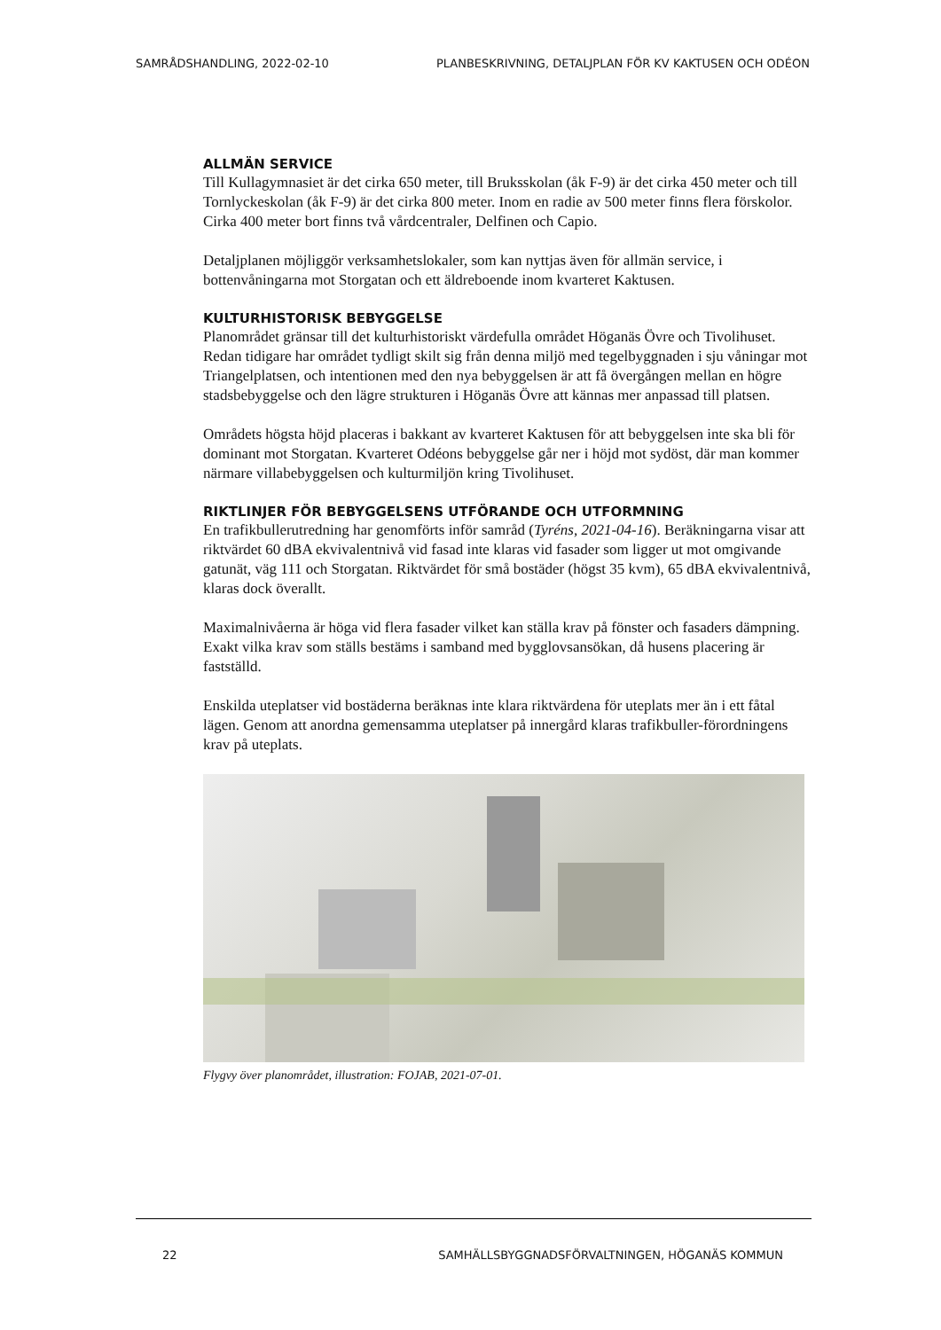SAMRÅDSHANDLING, 2022-02-10 PLANBESKRIVNING, DETALJPLAN FÖR KV KAKTUSEN OCH ODÉON
ALLMÄN SERVICE
Till Kullagymnasiet är det cirka 650 meter, till Bruksskolan (åk F-9) är det cirka 450 meter och till Tornlyckeskolan (åk F-9) är det cirka 800 meter. Inom en radie av 500 meter finns flera förskolor. Cirka 400 meter bort finns två vårdcentraler, Delfinen och Capio.
Detaljplanen möjliggör verksamhetslokaler, som kan nyttjas även för allmän service, i bottenvåningarna mot Storgatan och ett äldreboende inom kvarteret Kaktusen.
KULTURHISTORISK BEBYGGELSE
Planområdet gränsar till det kulturhistoriskt värdefulla området Höganäs Övre och Tivolihuset. Redan tidigare har området tydligt skilt sig från denna miljö med tegelbyggnaden i sju våningar mot Triangelplatsen, och intentionen med den nya bebyggelsen är att få övergången mellan en högre stadsbebyggelse och den lägre strukturen i Höganäs Övre att kännas mer anpassad till platsen.
Områdets högsta höjd placeras i bakkant av kvarteret Kaktusen för att bebyggelsen inte ska bli för dominant mot Storgatan. Kvarteret Odéons bebyggelse går ner i höjd mot sydöst, där man kommer närmare villabebyggelsen och kulturmiljön kring Tivolihuset.
RIKTLINJER FÖR BEBYGGELSENS UTFÖRANDE OCH UTFORMNING
En trafikbullerutredning har genomförts inför samråd (Tyréns, 2021-04-16). Beräkningarna visar att riktvärdet 60 dBA ekvivalentnivå vid fasad inte klaras vid fasader som ligger ut mot omgivande gatunät, väg 111 och Storgatan. Riktvärdet för små bostäder (högst 35 kvm), 65 dBA ekvivalentnivå, klaras dock överallt.
Maximalnivåerna är höga vid flera fasader vilket kan ställa krav på fönster och fasaders dämpning. Exakt vilka krav som ställs bestäms i samband med bygglovsansökan, då husens placering är fastställd.
Enskilda uteplatser vid bostäderna beräknas inte klara riktvärdena för uteplats mer än i ett fåtal lägen. Genom att anordna gemensamma uteplatser på innergård klaras trafikbuller-förordningens krav på uteplats.
Flygvy över planområdet, illustration: FOJAB, 2021-07-01.
22 SAMHÄLLSBYGGNADSFÖRVALTNINGEN, HÖGANÄS KOMMUN